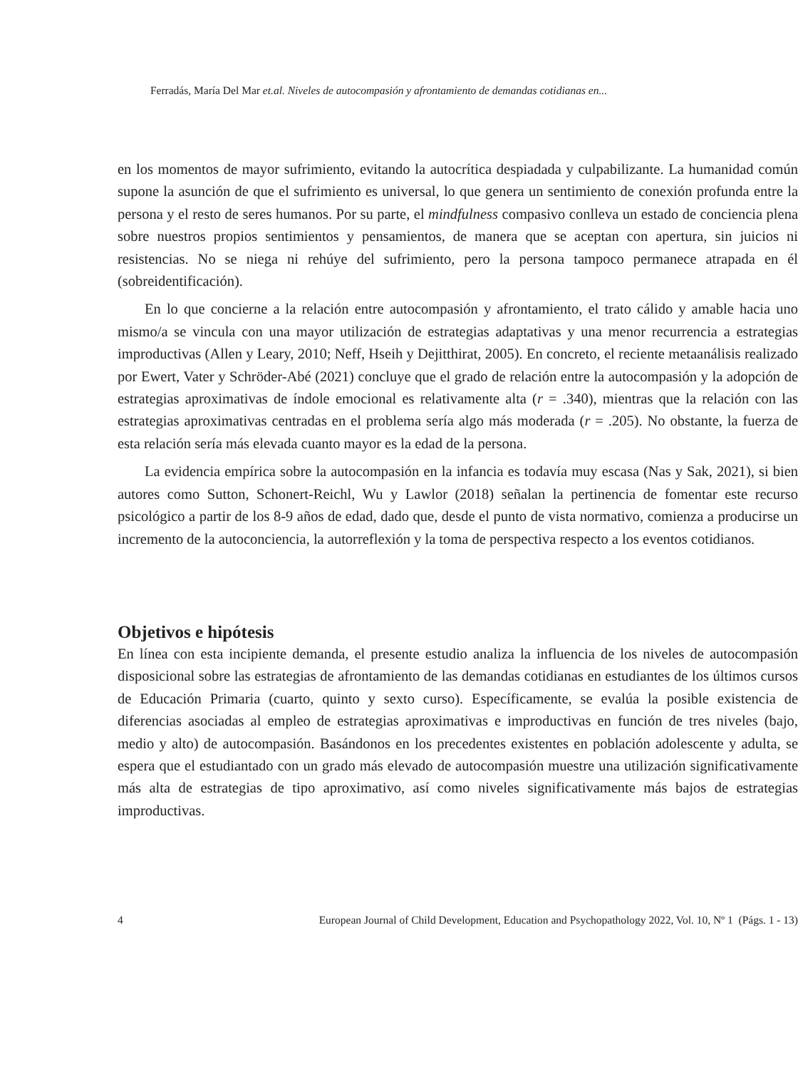Ferradás, María Del Mar et.al. Niveles de autocompasión y afrontamiento de demandas cotidianas en...
en los momentos de mayor sufrimiento, evitando la autocrítica despiadada y culpabilizante. La humanidad común supone la asunción de que el sufrimiento es universal, lo que genera un sentimiento de conexión profunda entre la persona y el resto de seres humanos. Por su parte, el mindfulness compasivo conlleva un estado de conciencia plena sobre nuestros propios sentimientos y pensamientos, de manera que se aceptan con apertura, sin juicios ni resistencias. No se niega ni rehúye del sufrimiento, pero la persona tampoco permanece atrapada en él (sobreidentificación).
En lo que concierne a la relación entre autocompasión y afrontamiento, el trato cálido y amable hacia uno mismo/a se vincula con una mayor utilización de estrategias adaptativas y una menor recurrencia a estrategias improductivas (Allen y Leary, 2010; Neff, Hseih y Dejitthirat, 2005). En concreto, el reciente metaanálisis realizado por Ewert, Vater y Schröder-Abé (2021) concluye que el grado de relación entre la autocompasión y la adopción de estrategias aproximativas de índole emocional es relativamente alta (r = .340), mientras que la relación con las estrategias aproximativas centradas en el problema sería algo más moderada (r = .205). No obstante, la fuerza de esta relación sería más elevada cuanto mayor es la edad de la persona.
La evidencia empírica sobre la autocompasión en la infancia es todavía muy escasa (Nas y Sak, 2021), si bien autores como Sutton, Schonert-Reichl, Wu y Lawlor (2018) señalan la pertinencia de fomentar este recurso psicológico a partir de los 8-9 años de edad, dado que, desde el punto de vista normativo, comienza a producirse un incremento de la autoconciencia, la autorreflexión y la toma de perspectiva respecto a los eventos cotidianos.
Objetivos e hipótesis
En línea con esta incipiente demanda, el presente estudio analiza la influencia de los niveles de autocompasión disposicional sobre las estrategias de afrontamiento de las demandas cotidianas en estudiantes de los últimos cursos de Educación Primaria (cuarto, quinto y sexto curso). Específicamente, se evalúa la posible existencia de diferencias asociadas al empleo de estrategias aproximativas e improductivas en función de tres niveles (bajo, medio y alto) de autocompasión. Basándonos en los precedentes existentes en población adolescente y adulta, se espera que el estudiantado con un grado más elevado de autocompasión muestre una utilización significativamente más alta de estrategias de tipo aproximativo, así como niveles significativamente más bajos de estrategias improductivas.
4 European Journal of Child Development, Education and Psychopathology 2022, Vol. 10, Nº 1 (Págs. 1 - 13)